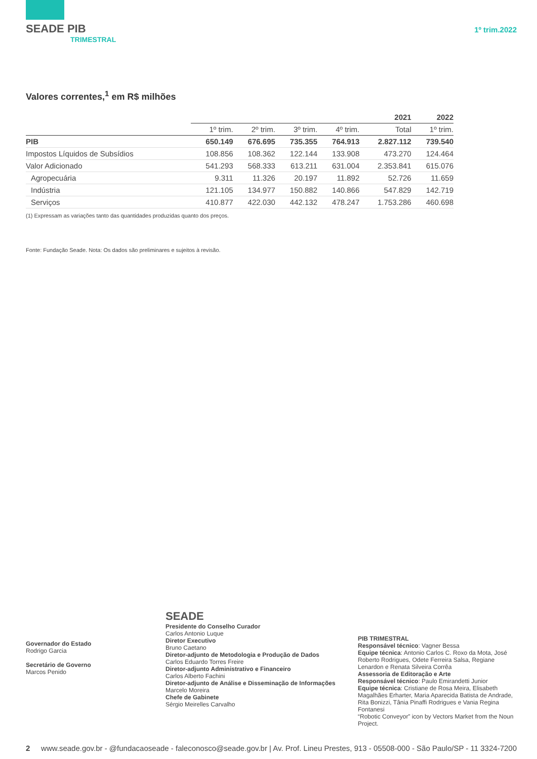SEADE PIB
TRIMESTRAL
1º trim.2022
Valores correntes,<sup>1</sup> em R$ milhões
| | | | | | 2021 | 2022 |
| --- | --- | --- | --- | --- | --- | --- |
| | 1º trim. | 2º trim. | 3º trim. | 4º trim. | Total | 1º trim. |
| PIB | 650.149 | 676.695 | 735.355 | 764.913 | 2.827.112 | 739.540 |
| Impostos Líquidos de Subsídios | 108.856 | 108.362 | 122.144 | 133.908 | 473.270 | 124.464 |
| Valor Adicionado | 541.293 | 568.333 | 613.211 | 631.004 | 2.353.841 | 615.076 |
| Agropecuária | 9.311 | 11.326 | 20.197 | 11.892 | 52.726 | 11.659 |
| Indústria | 121.105 | 134.977 | 150.882 | 140.866 | 547.829 | 142.719 |
| Serviços | 410.877 | 422.030 | 442.132 | 478.247 | 1.753.286 | 460.698 |
(1) Expressam as variações tanto das quantidades produzidas quanto dos preços.
Fonte: Fundação Seade. Nota: Os dados são preliminares e sujeitos à revisão.
Governador do Estado
Rodrigo Garcia
Secretário de Governo
Marcos Penido
SEADE
Presidente do Conselho Curador
Carlos Antonio Luque
Diretor Executivo
Bruno Caetano
Diretor-adjunto de Metodologia e Produção de Dados
Carlos Eduardo Torres Freire
Diretor-adjunto Administrativo e Financeiro
Carlos Alberto Fachini
Diretor-adjunto de Análise e Disseminação de Informações
Marcelo Moreira
Chefe de Gabinete
Sérgio Meirelles Carvalho
PIB TRIMESTRAL
Responsável técnico: Vagner Bessa
Equipe técnica: Antonio Carlos C. Roxo da Mota, José Roberto Rodrigues, Odete Ferreira Salsa, Regiane Lenardon e Renata Silveira Corrêa
Assessoria de Editoração e Arte
Responsável técnico: Paulo Emirandetti Junior
Equipe técnica: Cristiane de Rosa Meira, Elisabeth Magalhães Erharter, Maria Aparecida Batista de Andrade, Rita Bonizzi, Tânia Pinaffi Rodrigues e Vania Regina Fontanesi
“Robotic Conveyor” icon by Vectors Market from the Noun Project.
2 www.seade.gov.br - @fundacaoseade - faleconosco@seade.gov.br | Av. Prof. Lineu Prestes, 913 - 05508-000 - São Paulo/SP - 11 3324-7200